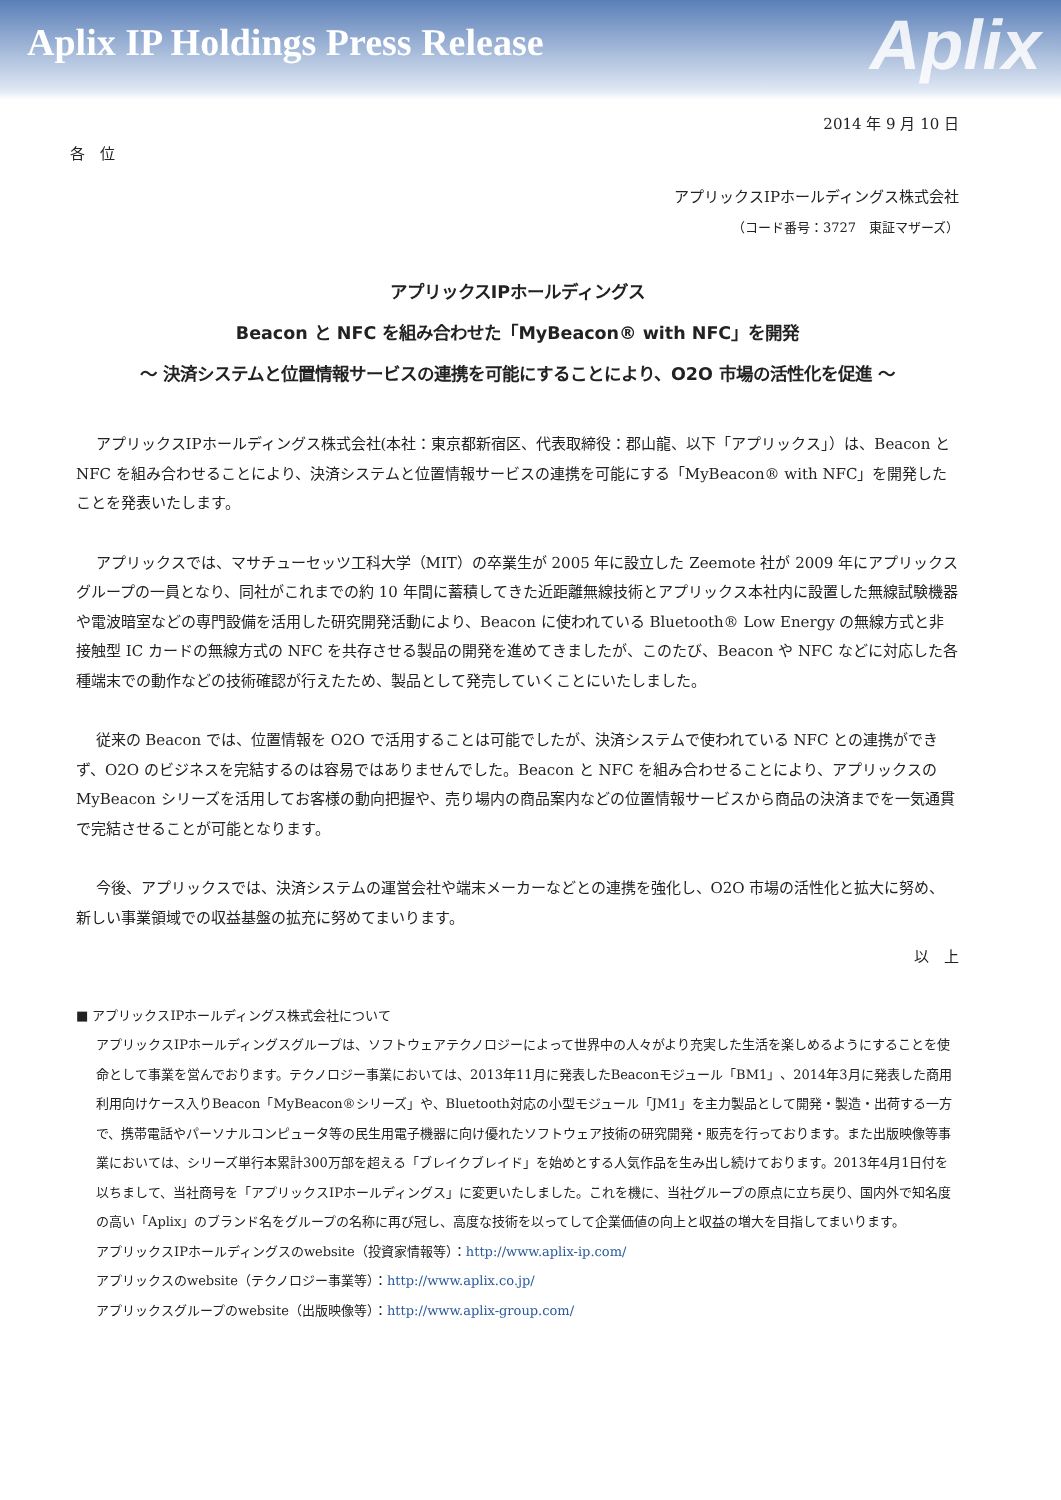Aplix IP Holdings Press Release
Aplix
2014 年 9 月 10 日
各　位
アプリックスIPホールディングス株式会社
（コード番号：3727　東証マザーズ）
アプリックスIPホールディングス
Beacon と NFC を組み合わせた「MyBeacon® with NFC」を開発
～ 決済システムと位置情報サービスの連携を可能にすることにより、O2O 市場の活性化を促進 ～
アプリックスIPホールディングス株式会社(本社：東京都新宿区、代表取締役：郡山龍、以下「アプリックス」）は、Beacon と NFC を組み合わせることにより、決済システムと位置情報サービスの連携を可能にする「MyBeacon® with NFC」を開発したことを発表いたします。
アプリックスでは、マサチューセッツ工科大学（MIT）の卒業生が 2005 年に設立した Zeemote 社が 2009 年にアプリックスグループの一員となり、同社がこれまでの約 10 年間に蓄積してきた近距離無線技術とアプリックス本社内に設置した無線試験機器や電波暗室などの専門設備を活用した研究開発活動により、Beacon に使われている Bluetooth® Low Energy の無線方式と非接触型 IC カードの無線方式の NFC を共存させる製品の開発を進めてきましたが、このたび、Beacon や NFC などに対応した各種端末での動作などの技術確認が行えたため、製品として発売していくことにいたしました。
従来の Beacon では、位置情報を O2O で活用することは可能でしたが、決済システムで使われている NFC との連携ができず、O2O のビジネスを完結するのは容易ではありませんでした。Beacon と NFC を組み合わせることにより、アプリックスの MyBeacon シリーズを活用してお客様の動向把握や、売り場内の商品案内などの位置情報サービスから商品の決済までを一気通貫で完結させることが可能となります。
今後、アプリックスでは、決済システムの運営会社や端末メーカーなどとの連携を強化し、O2O 市場の活性化と拡大に努め、新しい事業領域での収益基盤の拡充に努めてまいります。
以　上
■ アプリックスIPホールディングス株式会社について
アプリックスIPホールディングスグループは、ソフトウェアテクノロジーによって世界中の人々がより充実した生活を楽しめるようにすることを使命として事業を営んでおります。テクノロジー事業においては、2013年11月に発表したBeaconモジュール「BM1」、2014年3月に発表した商用利用向けケース入りBeacon「MyBeacon®シリーズ」や、Bluetooth対応の小型モジュール「JM1」を主力製品として開発・製造・出荷する一方で、携帯電話やパーソナルコンピュータ等の民生用電子機器に向け優れたソフトウェア技術の研究開発・販売を行っております。また出版映像等事業においては、シリーズ単行本累計300万部を超える「ブレイクブレイド」を始めとする人気作品を生み出し続けております。2013年4月1日付を以ちまして、当社商号を「アプリックスIPホールディングス」に変更いたしました。これを機に、当社グループの原点に立ち戻り、国内外で知名度の高い「Aplix」のブランド名をグループの名称に再び冠し、高度な技術を以ってして企業価値の向上と収益の増大を目指してまいります。
アプリックスIPホールディングスのwebsite（投資家情報等）：http://www.aplix-ip.com/
アプリックスのwebsite（テクノロジー事業等）：http://www.aplix.co.jp/
アプリックスグループのwebsite（出版映像等）：http://www.aplix-group.com/